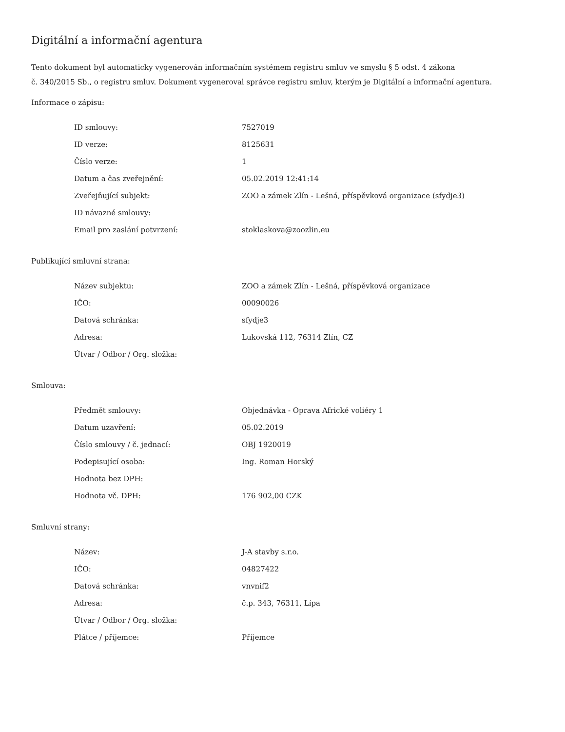Digitální a informační agentura
Tento dokument byl automaticky vygenerován informačním systémem registru smluv ve smyslu § 5 odst. 4 zákona
č. 340/2015 Sb., o registru smluv. Dokument vygeneroval správce registru smluv, kterým je Digitální a informační agentura.
Informace o zápisu:
| ID smlouvy: | 7527019 |
| ID verze: | 8125631 |
| Číslo verze: | 1 |
| Datum a čas zveřejnění: | 05.02.2019 12:41:14 |
| Zveřejňující subjekt: | ZOO a zámek Zlín - Lešná, příspěvková organizace (sfydje3) |
| ID návazné smlouvy: | |
| Email pro zaslání potvrzení: | stoklaskova@zoozlin.eu |
Publikující smluvní strana:
| Název subjektu: | ZOO a zámek Zlín - Lešná, příspěvková organizace |
| IČO: | 00090026 |
| Datová schránka: | sfydje3 |
| Adresa: | Lukovská 112, 76314 Zlín, CZ |
| Útvar / Odbor / Org. složka: | |
Smlouva:
| Předmět smlouvy: | Objednávka - Oprava Africké voliéry 1 |
| Datum uzavření: | 05.02.2019 |
| Číslo smlouvy / č. jednací: | OBJ 1920019 |
| Podepisující osoba: | Ing. Roman Horský |
| Hodnota bez DPH: | |
| Hodnota vč. DPH: | 176 902,00 CZK |
Smluvní strany:
| Název: | J-A stavby s.r.o. |
| IČO: | 04827422 |
| Datová schránka: | vnvnif2 |
| Adresa: | č.p. 343, 76311, Lípa |
| Útvar / Odbor / Org. složka: | |
| Plátce / příjemce: | Příjemce |